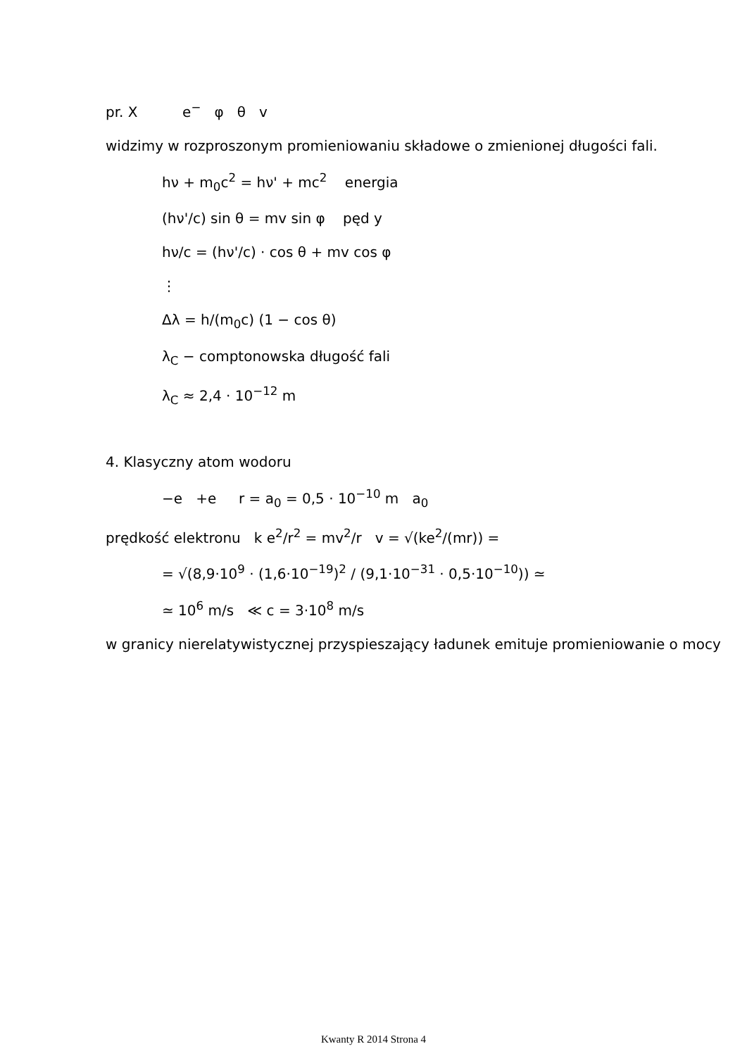pr. X e<sup>−</sup> φ θ v
widzimy w rozproszonym promieniowaniu składowe o zmienionej długości fali.
hν + m<sub>0</sub>c<sup>2</sup> = hν' + mc<sup>2</sup> energia
(hν'/c) sin θ = mv sin φ pęd y
hν/c = (hν'/c) · cos θ + mv cos φ
⋮
Δλ = h/(m<sub>0</sub>c) (1 − cos θ)
λ<sub>C</sub> − comptonowska długość fali
λ<sub>C</sub> ≈ 2,4 · 10<sup>−12</sup> m
4. Klasyczny atom wodoru
−e +e r = a<sub>0</sub> = 0,5 · 10<sup>−10</sup> m a<sub>0</sub>
prędkość elektronu k e<sup>2</sup>/r<sup>2</sup> = mv<sup>2</sup>/r v = √(ke<sup>2</sup>/(mr)) =
= √(8,9·10<sup>9</sup> · (1,6·10<sup>−19</sup>)<sup>2</sup> / (9,1·10<sup>−31</sup> · 0,5·10<sup>−10</sup>)) ≃
≃ 10<sup>6</sup> m/s ≪ c = 3·10<sup>8</sup> m/s
w granicy nierelatywistycznej przyspieszający ładunek emituje promieniowanie o mocy
Kwanty R 2014 Strona 4